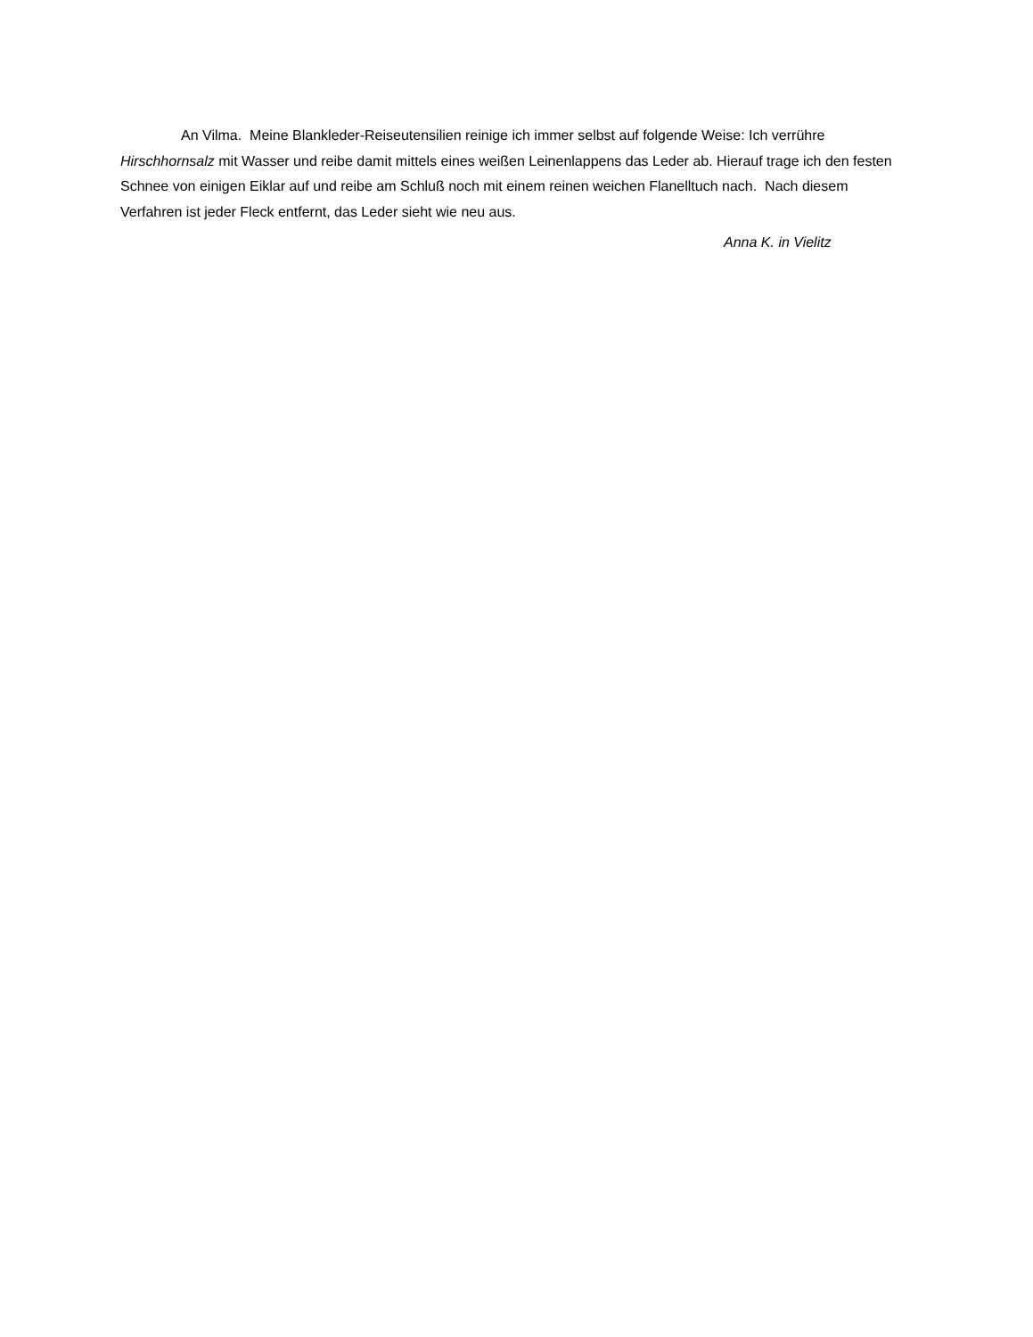An Vilma. Meine Blankleder-Reiseutensilien reinige ich immer selbst auf folgende Weise: Ich verrühre Hirschhornsalz mit Wasser und reibe damit mittels eines weißen Leinenlappens das Leder ab. Hierauf trage ich den festen Schnee von einigen Eiklar auf und reibe am Schluß noch mit einem reinen weichen Flanelltuch nach. Nach diesem Verfahren ist jeder Fleck entfernt, das Leder sieht wie neu aus.
Anna K. in Vielitz